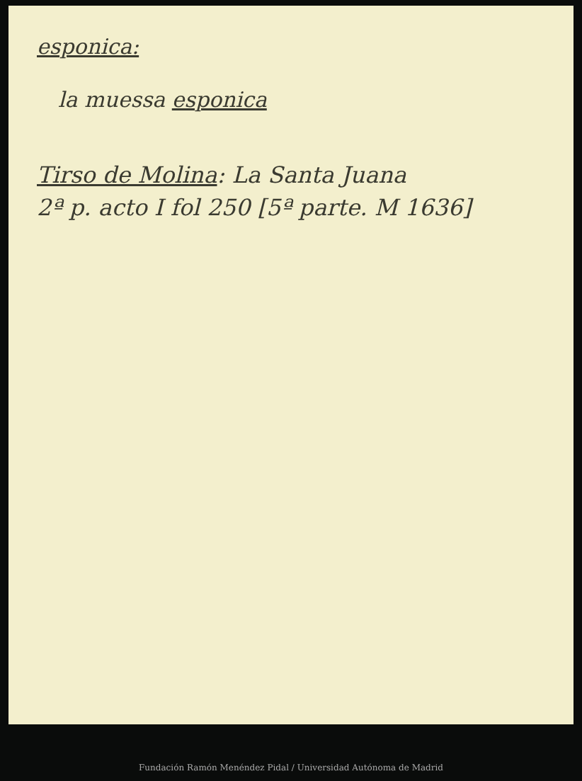esponica:
la muessa esponica
Tirso de Molina: La Santa Juana
2ª p. acto I fol 250 [5ª parte. M 1636]
Fundación Ramón Menéndez Pidal / Universidad Autónoma de Madrid